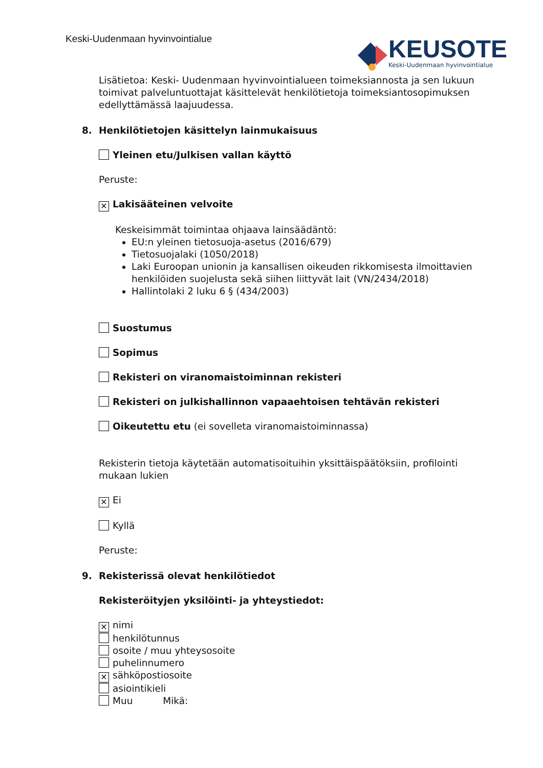Keski-Uudenmaan hyvinvointialue
KEUSOTE
Keski-Uudenmaan hyvinvointialue
Lisätietoa: Keski- Uudenmaan hyvinvointialueen toimeksiannosta ja sen lukuun toimivat palveluntuottajat käsittelevät henkilötietoja toimeksiantosopimuksen edellyttämässä laajuudessa.
8. Henkilötietojen käsittelyn lainmukaisuus
Yleinen etu/Julkisen vallan käyttö
Peruste:
✕ Lakisääteinen velvoite
Keskeisimmät toimintaa ohjaava lainsäädäntö:
EU:n yleinen tietosuoja-asetus (2016/679)
Tietosuojalaki (1050/2018)
Laki Euroopan unionin ja kansallisen oikeuden rikkomisesta ilmoittavien henkilöiden suojelusta sekä siihen liittyvät lait (VN/2434/2018)
Hallintolaki 2 luku 6 § (434/2003)
Suostumus
Sopimus
Rekisteri on viranomaistoiminnan rekisteri
Rekisteri on julkishallinnon vapaaehtoisen tehtävän rekisteri
Oikeutettu etu (ei sovelleta viranomaistoiminnassa)
Rekisterin tietoja käytetään automatisoituihin yksittäispäätöksiin, profilointi mukaan lukien
✕ Ei
Kyllä
Peruste:
9. Rekisterissä olevat henkilötiedot
Rekisteröityjen yksilöinti- ja yhteystiedot:
✕ nimi
henkilötunnus
osoite / muu yhteysosoite
puhelinnumero
✕ sähköpostiosoite
asiointikieli
Muu Mikä: